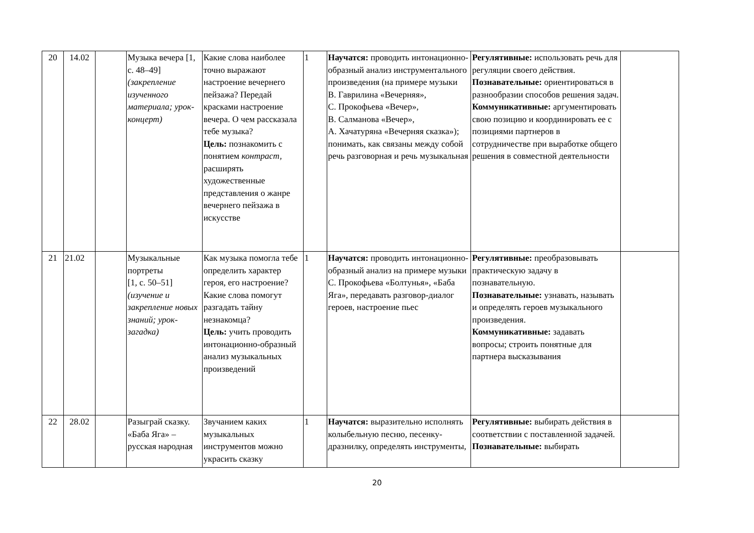| 20 | 14.02 | | Музыка вечера [1, с. 48–49] (закрепление изученного материала; урок-концерт) | Какие слова наиболее точно выражают настроение вечернего пейзажа? Передай красками настроение вечера. О чем рассказала тебе музыка? Цель: познакомить с понятием контраст, расширять художественные представления о жанре вечернего пейзажа в искусстве | 1 | Научатся: проводить интонационно-образный анализ инструментального произведения (на примере музыки В. Гаврилина «Вечерняя», С. Прокофьева «Вечер», В. Салманова «Вечер», А. Хачатуряна «Вечерняя сказка»); понимать, как связаны между собой речь разговорная и речь музыкальная | Регулятивные: использовать речь для регуляции своего действия. Познавательные: ориентироваться в разнообразии способов решения задач. Коммуникативные: аргументировать свою позицию и координировать ее с позициями партнеров в сотрудничестве при выработке общего решения в совместной деятельности | |
| 21 | 21.02 | | Музыкальные портреты [1, с. 50–51] (изучение и закрепление новых знаний; урок-загадка) | Как музыка помогла тебе определить характер героя, его настроение? Какие слова помогут разгадать тайну незнакомца? Цель: учить проводить интонационно-образный анализ музыкальных произведений | 1 | Научатся: проводить интонационно-образный анализ на примере музыки С. Прокофьева «Болтунья», «Баба Яга», передавать разговор-диалог героев, настроение пьес | Регулятивные: преобразовывать практическую задачу в познавательную. Познавательные: узнавать, называть и определять героев музыкального произведения. Коммуникативные: задавать вопросы; строить понятные для партнера высказывания | |
| 22 | 28.02 | | Разыграй сказку. «Баба Яга» – русская народная | Звучанием каких музыкальных инструментов можно украсить сказку | 1 | Научатся: выразительно исполнять колыбельную песню, песенку-дразнилку, определять инструменты, | Регулятивные: выбирать действия в соответствии с поставленной задачей. Познавательные: выбирать | |
20